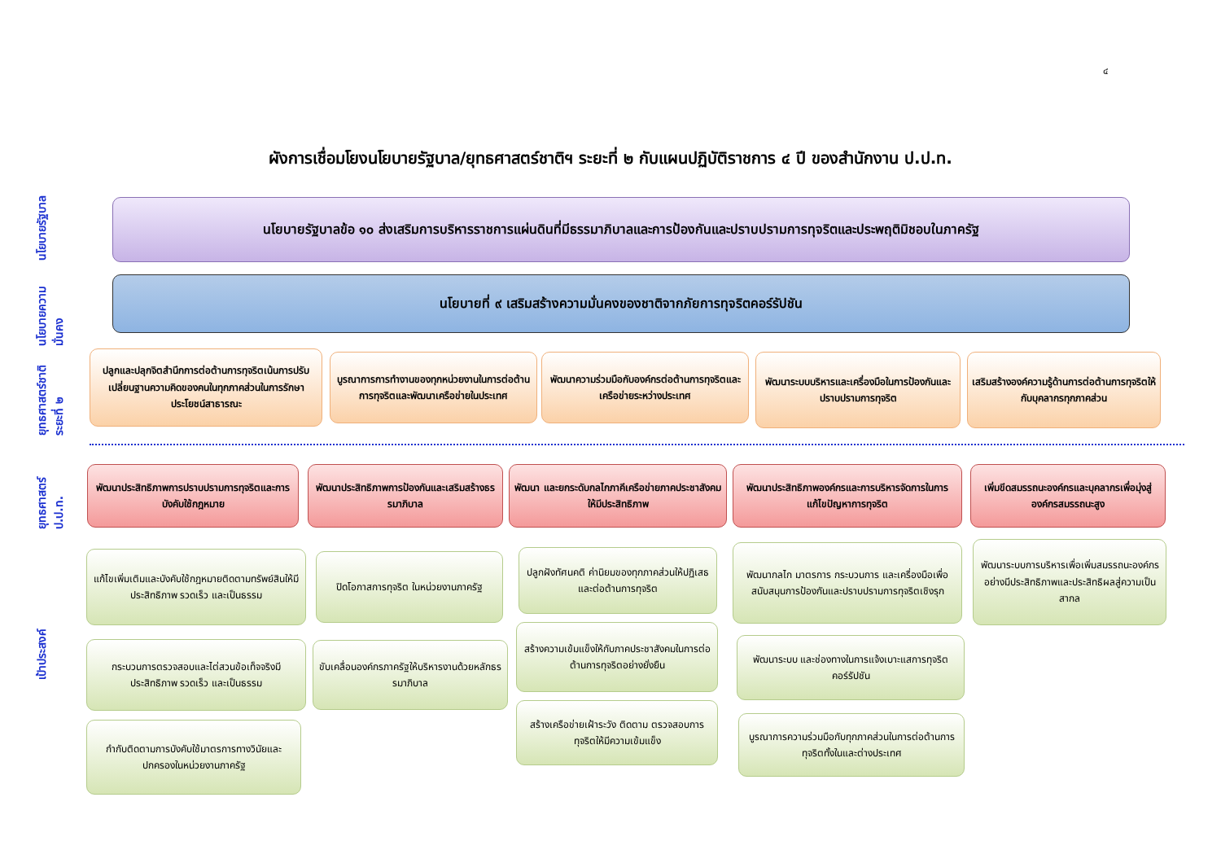๔
ผังการเชื่อมโยงนโยบายรัฐบาล/ยุทธศาสตร์ชาติฯ ระยะที่ ๒ กับแผนปฏิบัติราชการ ๔ ปี ของสำนักงาน ป.ป.ท.
นโยบายรัฐบาล
นโยบายความมั่นคง
ยุทธศาสตร์ชาติ ระยะที่ ๒
ยุทธศาสตร์ ป.ป.ท.
เป้าประสงค์
นโยบายรัฐบาลข้อ ๑๐ ส่งเสริมการบริหารราชการแผ่นดินที่มีธรรมาภิบาลและการป้องกันและปราบปรามการทุจริตและประพฤติมิชอบในภาครัฐ
นโยบายที่ ๙ เสริมสร้างความมั่นคงของชาติจากภัยการทุจริตคอร์รัปชัน
ปลูกและปลุกจิตสำนึกการต่อต้านการทุจริตเน้นการปรับเปลี่ยนฐานความคิดของคนในทุกภาคส่วนในการรักษาประโยชน์สาธารณะ
บูรณาการการทำงานของทุกหน่วยงานในการต่อต้านการทุจริตและพัฒนาเครือข่ายในประเทศ
พัฒนาความร่วมมือกับองค์กรต่อต้านการทุจริตและเครือข่ายระหว่างประเทศ
พัฒนาระบบบริหารและเครื่องมือในการป้องกันและปราบปรามการทุจริต
เสริมสร้างองค์ความรู้ด้านการต่อต้านการทุจริตให้กับบุคลากรทุกภาคส่วน
พัฒนาประสิทธิภาพการปราบปรามการทุจริตและการบังคับใช้กฎหมาย
พัฒนาประสิทธิภาพการป้องกันและเสริมสร้างธรรมาภิบาล
พัฒนา และยกระดับกลไกภาคีเครือข่ายภาคประชาสังคมให้มีประสิทธิภาพ
พัฒนาประสิทธิภาพองค์กรและการบริหารจัดการในการแก้ไขปัญหาการทุจริต
เพิ่มขีดสมรรถนะองค์กรและบุคลากรเพื่อมุ่งสู่องค์กรสมรรถนะสูง
แก้ไขเพิ่มเติมและบังคับใช้กฎหมายติดตามทรัพย์สินให้มีประสิทธิภาพ รวดเร็ว และเป็นธรรม
กระบวนการตรวจสอบและไต่สวนข้อเท็จจริงมีประสิทธิภาพ รวดเร็ว และเป็นธรรม
กำกับติดตามการบังคับใช้มาตรการทางวินัยและปกครองในหน่วยงานภาครัฐ
ปิดโอกาสการทุจริต ในหน่วยงานภาครัฐ
ขับเคลื่อนองค์กรภาครัฐให้บริหารงานด้วยหลักธรรมาภิบาล
ปลูกฝังทัศนคติ ค่านิยมของทุกภาคส่วนให้ปฏิเสธและต่อต้านการทุจริต
สร้างความเข้มแข็งให้กับภาคประชาสังคมในการต่อต้านการทุจริตอย่างยั่งยืน
สร้างเครือข่ายเฝ้าระวัง ติดตาม ตรวจสอบการทุจริตให้มีความเข้มแข็ง
พัฒนากลไก มาตรการ กระบวนการ และเครื่องมือเพื่อสนับสนุนการป้องกันและปราบปรามการทุจริตเชิงรุก
พัฒนาระบบ และช่องทางในการแจ้งเบาะแสการทุจริตคอร์รัปชัน
บูรณาการความร่วมมือกับทุกภาคส่วนในการต่อต้านการทุจริตทั้งในและต่างประเทศ
พัฒนาระบบการบริหารเพื่อเพิ่มสมรรถนะองค์กรอย่างมีประสิทธิภาพและประสิทธิผลสู่ความเป็นสากล